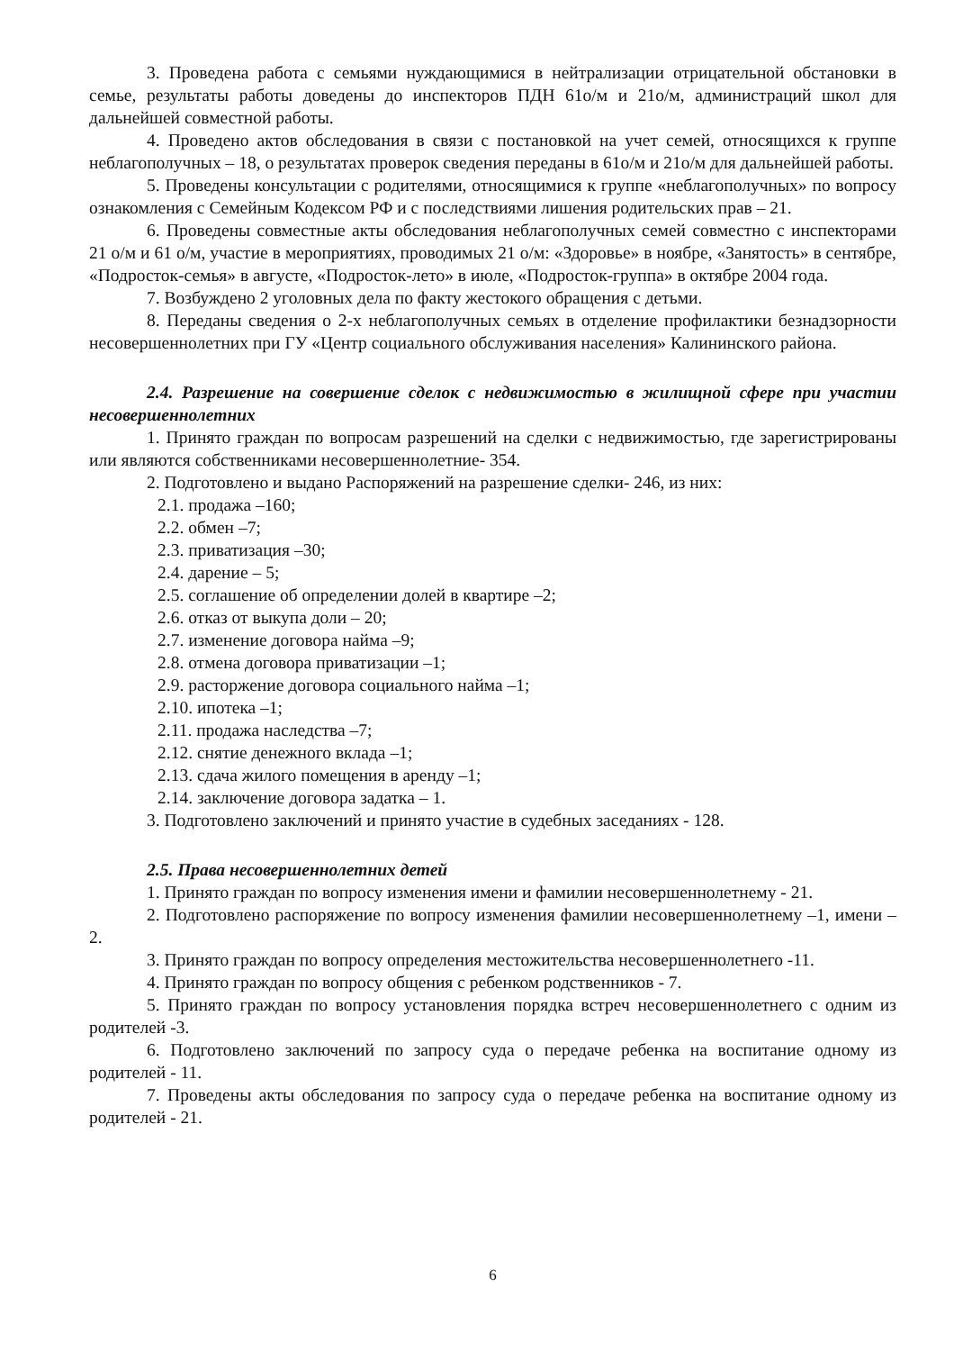3. Проведена работа с семьями нуждающимися в нейтрализации отрицательной обстановки в семье, результаты работы доведены до инспекторов ПДН 61о/м и 21о/м, администраций школ для дальнейшей совместной работы.
4. Проведено актов обследования в связи с постановкой на учет семей, относящихся к группе неблагополучных – 18, о результатах проверок сведения переданы в 61о/м и 21о/м для дальнейшей работы.
5. Проведены консультации с родителями, относящимися к группе «неблагополучных» по вопросу ознакомления с Семейным Кодексом РФ и с последствиями лишения родительских прав – 21.
6. Проведены совместные акты обследования неблагополучных семей совместно с инспекторами 21 о/м и 61 о/м, участие в мероприятиях, проводимых 21 о/м: «Здоровье» в ноябре, «Занятость» в сентябре, «Подросток-семья» в августе, «Подросток-лето» в июле, «Подросток-группа» в октябре 2004 года.
7. Возбуждено 2 уголовных дела по факту жестокого обращения с детьми.
8. Переданы сведения о 2-х неблагополучных семьях в отделение профилактики безнадзорности несовершеннолетних при ГУ «Центр социального обслуживания населения» Калининского района.
2.4. Разрешение на совершение сделок с недвижимостью в жилищной сфере при участии несовершеннолетних
1. Принято граждан по вопросам разрешений на сделки с недвижимостью, где зарегистрированы или являются собственниками несовершеннолетние- 354.
2. Подготовлено и выдано Распоряжений на разрешение сделки- 246, из них:
2.1. продажа –160;
2.2. обмен –7;
2.3. приватизация –30;
2.4. дарение – 5;
2.5. соглашение об определении долей в квартире –2;
2.6. отказ от выкупа доли – 20;
2.7. изменение договора найма –9;
2.8. отмена договора приватизации –1;
2.9. расторжение договора социального найма –1;
2.10. ипотека –1;
2.11. продажа наследства –7;
2.12. снятие денежного вклада –1;
2.13. сдача жилого помещения в аренду –1;
2.14. заключение договора задатка – 1.
3. Подготовлено заключений и принято участие в судебных заседаниях - 128.
2.5. Права несовершеннолетних детей
1. Принято граждан по вопросу изменения имени и фамилии несовершеннолетнему - 21.
2. Подготовлено распоряжение по вопросу изменения фамилии несовершеннолетнему –1, имени – 2.
3. Принято граждан по вопросу определения местожительства несовершеннолетнего -11.
4. Принято граждан по вопросу общения с ребенком родственников - 7.
5. Принято граждан по вопросу установления порядка встреч несовершеннолетнего с одним из родителей -3.
6. Подготовлено заключений по запросу суда о передаче ребенка на воспитание одному из родителей - 11.
7. Проведены акты обследования по запросу суда о передаче ребенка на воспитание одному из родителей - 21.
6